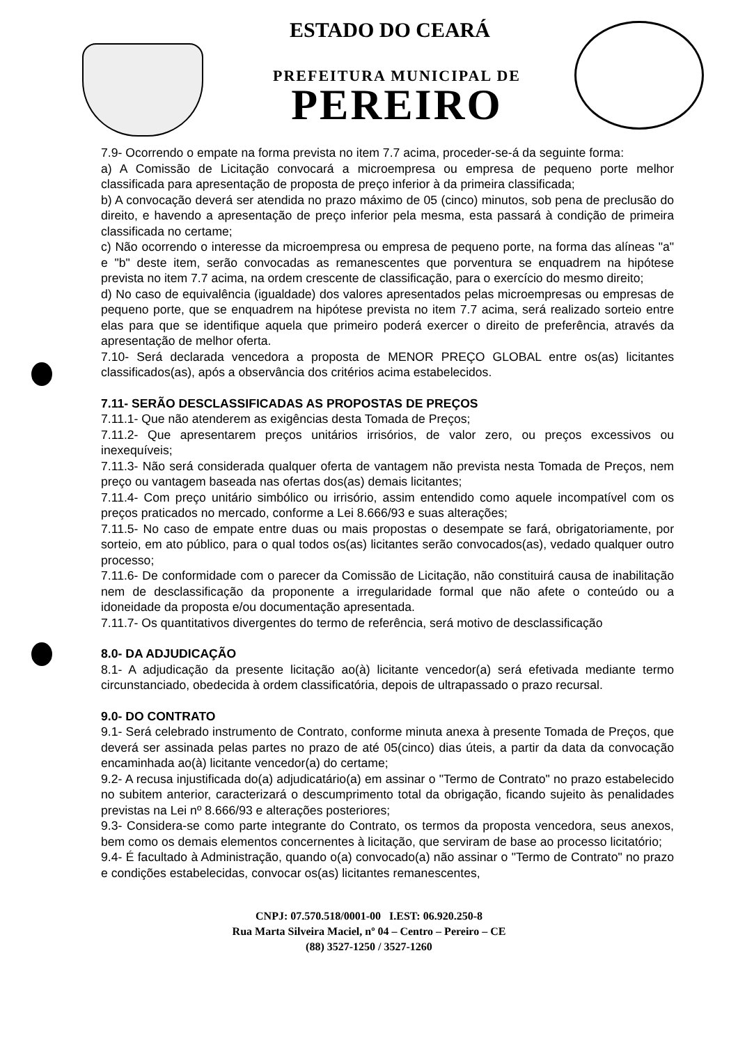ESTADO DO CEARÁ
PREFEITURA MUNICIPAL DE
PEREIRO
7.9- Ocorrendo o empate na forma prevista no item 7.7 acima, proceder-se-á da seguinte forma:
a) A Comissão de Licitação convocará a microempresa ou empresa de pequeno porte melhor classificada para apresentação de proposta de preço inferior à da primeira classificada;
b) A convocação deverá ser atendida no prazo máximo de 05 (cinco) minutos, sob pena de preclusão do direito, e havendo a apresentação de preço inferior pela mesma, esta passará à condição de primeira classificada no certame;
c) Não ocorrendo o interesse da microempresa ou empresa de pequeno porte, na forma das alíneas "a" e "b" deste item, serão convocadas as remanescentes que porventura se enquadrem na hipótese prevista no item 7.7 acima, na ordem crescente de classificação, para o exercício do mesmo direito;
d) No caso de equivalência (igualdade) dos valores apresentados pelas microempresas ou empresas de pequeno porte, que se enquadrem na hipótese prevista no item 7.7 acima, será realizado sorteio entre elas para que se identifique aquela que primeiro poderá exercer o direito de preferência, através da apresentação de melhor oferta.
7.10- Será declarada vencedora a proposta de MENOR PREÇO GLOBAL entre os(as) licitantes classificados(as), após a observância dos critérios acima estabelecidos.
7.11- SERÃO DESCLASSIFICADAS AS PROPOSTAS DE PREÇOS
7.11.1- Que não atenderem as exigências desta Tomada de Preços;
7.11.2- Que apresentarem preços unitários irrisórios, de valor zero, ou preços excessivos ou inexequíveis;
7.11.3- Não será considerada qualquer oferta de vantagem não prevista nesta Tomada de Preços, nem preço ou vantagem baseada nas ofertas dos(as) demais licitantes;
7.11.4- Com preço unitário simbólico ou irrisório, assim entendido como aquele incompatível com os preços praticados no mercado, conforme a Lei 8.666/93 e suas alterações;
7.11.5- No caso de empate entre duas ou mais propostas o desempate se fará, obrigatoriamente, por sorteio, em ato público, para o qual todos os(as) licitantes serão convocados(as), vedado qualquer outro processo;
7.11.6- De conformidade com o parecer da Comissão de Licitação, não constituirá causa de inabilitação nem de desclassificação da proponente a irregularidade formal que não afete o conteúdo ou a idoneidade da proposta e/ou documentação apresentada.
7.11.7- Os quantitativos divergentes do termo de referência, será motivo de desclassificação
8.0- DA ADJUDICAÇÃO
8.1- A adjudicação da presente licitação ao(à) licitante vencedor(a) será efetivada mediante termo circunstanciado, obedecida à ordem classificatória, depois de ultrapassado o prazo recursal.
9.0- DO CONTRATO
9.1- Será celebrado instrumento de Contrato, conforme minuta anexa à presente Tomada de Preços, que deverá ser assinada pelas partes no prazo de até 05(cinco) dias úteis, a partir da data da convocação encaminhada ao(à) licitante vencedor(a) do certame;
9.2- A recusa injustificada do(a) adjudicatário(a) em assinar o "Termo de Contrato" no prazo estabelecido no subitem anterior, caracterizará o descumprimento total da obrigação, ficando sujeito às penalidades previstas na Lei nº 8.666/93 e alterações posteriores;
9.3- Considera-se como parte integrante do Contrato, os termos da proposta vencedora, seus anexos, bem como os demais elementos concernentes à licitação, que serviram de base ao processo licitatório;
9.4- É facultado à Administração, quando o(a) convocado(a) não assinar o "Termo de Contrato" no prazo e condições estabelecidas, convocar os(as) licitantes remanescentes,
CNPJ: 07.570.518/0001-00 I.EST: 06.920.250-8
Rua Marta Silveira Maciel, nº 04 – Centro – Pereiro – CE
(88) 3527-1250 / 3527-1260